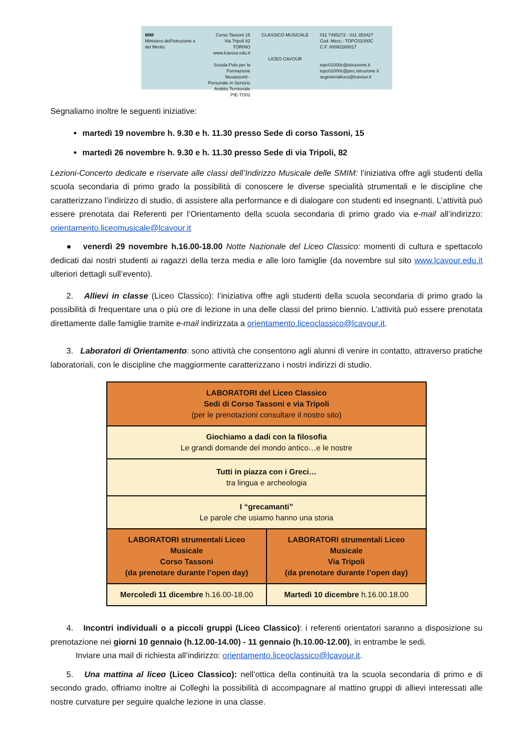MIM
Ministero dell'Istruzione e del Merito
Corso Tassoni 15
Via Tripoli 82
TORINO
www.lcavour.edu.it
Scuola-Polo per la Formazione Neoassunti - Personale in Servizio Ambito Territoriale PIE-TO02
CLASSICO MUSICALE
LICEO CAVOUR
011 7495272 - 011 353427
Cod. Mecc.: TOPC01000C
C.F. 80092280017
topc01000c@istruzione.it
topc01000c@pec.istruzione.it
segreterialiceo@lcavour.it
Segnaliamo inoltre le seguenti iniziative:
martedì 19 novembre h. 9.30 e h. 11.30 presso Sede di corso Tassoni, 15
martedì 26 novembre h. 9.30 e h. 11.30 presso Sede di via Tripoli, 82
Lezioni-Concerto dedicate e riservate alle classi dell’Indirizzo Musicale delle SMIM: l’iniziativa offre agli studenti della scuola secondaria di primo grado la possibilità di conoscere le diverse specialità strumentali e le discipline che caratterizzano l’indirizzo di studio, di assistere alla performance e di dialogare con studenti ed insegnanti. L’attività può essere prenotata dai Referenti per l’Orientamento della scuola secondaria di primo grado via e-mail all’indirizzo: orientamento.liceomusicale@lcavour.it
● venerdì 29 novembre h.16.00-18.00 Notte Nazionale del Liceo Classico: momenti di cultura e spettacolo dedicati dai nostri studenti ai ragazzi della terza media e alle loro famiglie (da novembre sul sito www.lcavour.edu.it ulteriori dettagli sull’evento).
2. Allievi in classe (Liceo Classico): l’iniziativa offre agli studenti della scuola secondaria di primo grado la possibilità di frequentare una o più ore di lezione in una delle classi del primo biennio. L’attività può essere prenotata direttamente dalle famiglie tramite e-mail indirizzata a orientamento.liceoclassico@lcavour.it.
3. Laboratori di Orientamento: sono attività che consentono agli alunni di venire in contatto, attraverso pratiche laboratoriali, con le discipline che maggiormente caratterizzano i nostri indirizzi di studio.
| LABORATORI del Liceo Classico Sedi di Corso Tassoni e via Tripoli (per le prenotazioni consultare il nostro sito) | |
| Giochiamo a dadi con la filosofia Le grandi domande del mondo antico…e le nostre | |
| Tutti in piazza con i Greci… tra lingua e archeologia | |
| I “grecamanti” Le parole che usiamo hanno una storia | |
| LABORATORI strumentali Liceo Musicale Corso Tassoni (da prenotare durante l’open day) | LABORATORI strumentali Liceo Musicale Via Tripoli (da prenotare durante l’open day) |
| Mercoledì 11 dicembre h.16.00-18.00 | Martedì 10 dicembre h.16.00.18.00 |
4. Incontri individuali o a piccoli gruppi (Liceo Classico): i referenti orientatori saranno a disposizione su prenotazione nei giorni 10 gennaio (h.12.00-14.00) - 11 gennaio (h.10.00-12.00), in entrambe le sedi.
Inviare una mail di richiesta all’indirizzo: orientamento.liceoclassico@lcavour.it.
5. Una mattina al liceo (Liceo Classico): nell’ottica della continuità tra la scuola secondaria di primo e di secondo grado, offriamo inoltre ai Colleghi la possibilità di accompagnare al mattino gruppi di allievi interessati alle nostre curvature per seguire qualche lezione in una classe.